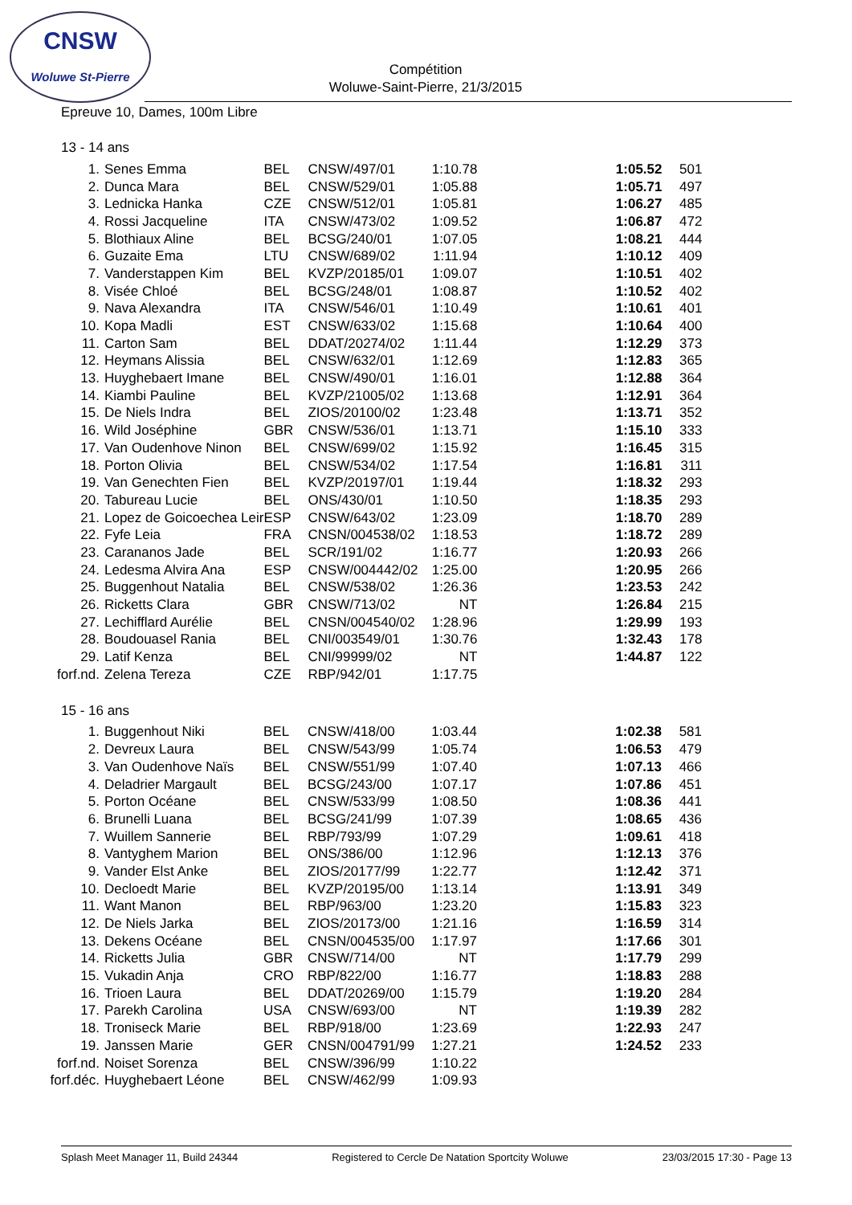CNSW
Woluwe St-Pierre
Compétition
Woluwe-Saint-Pierre, 21/3/2015
Epreuve 10, Dames, 100m Libre
13 - 14 ans
| 1. | Senes Emma | BEL | CNSW/497/01 | 1:10.78 | | 1:05.52 | 501 |
| 2. | Dunca Mara | BEL | CNSW/529/01 | 1:05.88 | | 1:05.71 | 497 |
| 3. | Lednicka Hanka | CZE | CNSW/512/01 | 1:05.81 | | 1:06.27 | 485 |
| 4. | Rossi Jacqueline | ITA | CNSW/473/02 | 1:09.52 | | 1:06.87 | 472 |
| 5. | Blothiaux Aline | BEL | BCSG/240/01 | 1:07.05 | | 1:08.21 | 444 |
| 6. | Guzaite Ema | LTU | CNSW/689/02 | 1:11.94 | | 1:10.12 | 409 |
| 7. | Vanderstappen Kim | BEL | KVZP/20185/01 | 1:09.07 | | 1:10.51 | 402 |
| 8. | Visée Chloé | BEL | BCSG/248/01 | 1:08.87 | | 1:10.52 | 402 |
| 9. | Nava Alexandra | ITA | CNSW/546/01 | 1:10.49 | | 1:10.61 | 401 |
| 10. | Kopa Madli | EST | CNSW/633/02 | 1:15.68 | | 1:10.64 | 400 |
| 11. | Carton Sam | BEL | DDAT/20274/02 | 1:11.44 | | 1:12.29 | 373 |
| 12. | Heymans Alissia | BEL | CNSW/632/01 | 1:12.69 | | 1:12.83 | 365 |
| 13. | Huyghebaert Imane | BEL | CNSW/490/01 | 1:16.01 | | 1:12.88 | 364 |
| 14. | Kiambi Pauline | BEL | KVZP/21005/02 | 1:13.68 | | 1:12.91 | 364 |
| 15. | De Niels Indra | BEL | ZIOS/20100/02 | 1:23.48 | | 1:13.71 | 352 |
| 16. | Wild Joséphine | GBR | CNSW/536/01 | 1:13.71 | | 1:15.10 | 333 |
| 17. | Van Oudenhove Ninon | BEL | CNSW/699/02 | 1:15.92 | | 1:16.45 | 315 |
| 18. | Porton Olivia | BEL | CNSW/534/02 | 1:17.54 | | 1:16.81 | 311 |
| 19. | Van Genechten Fien | BEL | KVZP/20197/01 | 1:19.44 | | 1:18.32 | 293 |
| 20. | Tabureau Lucie | BEL | ONS/430/01 | 1:10.50 | | 1:18.35 | 293 |
| 21. | Lopez de Goicoechea Leir | ESP | CNSW/643/02 | 1:23.09 | | 1:18.70 | 289 |
| 22. | Fyfe Leia | FRA | CNSN/004538/02 | 1:18.53 | | 1:18.72 | 289 |
| 23. | Carananos Jade | BEL | SCR/191/02 | 1:16.77 | | 1:20.93 | 266 |
| 24. | Ledesma Alvira Ana | ESP | CNSW/004442/02 | 1:25.00 | | 1:20.95 | 266 |
| 25. | Buggenhout Natalia | BEL | CNSW/538/02 | 1:26.36 | | 1:23.53 | 242 |
| 26. | Ricketts Clara | GBR | CNSW/713/02 | NT | | 1:26.84 | 215 |
| 27. | Lechifflard Aurélie | BEL | CNSN/004540/02 | 1:28.96 | | 1:29.99 | 193 |
| 28. | Boudouasel Rania | BEL | CNI/003549/01 | 1:30.76 | | 1:32.43 | 178 |
| 29. | Latif Kenza | BEL | CNI/99999/02 | NT | | 1:44.87 | 122 |
| forf.nd. | Zelena Tereza | CZE | RBP/942/01 | 1:17.75 | | | |
15 - 16 ans
| 1. | Buggenhout Niki | BEL | CNSW/418/00 | 1:03.44 | | 1:02.38 | 581 |
| 2. | Devreux Laura | BEL | CNSW/543/99 | 1:05.74 | | 1:06.53 | 479 |
| 3. | Van Oudenhove Naïs | BEL | CNSW/551/99 | 1:07.40 | | 1:07.13 | 466 |
| 4. | Deladrier Margault | BEL | BCSG/243/00 | 1:07.17 | | 1:07.86 | 451 |
| 5. | Porton Océane | BEL | CNSW/533/99 | 1:08.50 | | 1:08.36 | 441 |
| 6. | Brunelli Luana | BEL | BCSG/241/99 | 1:07.39 | | 1:08.65 | 436 |
| 7. | Wuillem Sannerie | BEL | RBP/793/99 | 1:07.29 | | 1:09.61 | 418 |
| 8. | Vantyghem Marion | BEL | ONS/386/00 | 1:12.96 | | 1:12.13 | 376 |
| 9. | Vander Elst Anke | BEL | ZIOS/20177/99 | 1:22.77 | | 1:12.42 | 371 |
| 10. | Decloedt Marie | BEL | KVZP/20195/00 | 1:13.14 | | 1:13.91 | 349 |
| 11. | Want Manon | BEL | RBP/963/00 | 1:23.20 | | 1:15.83 | 323 |
| 12. | De Niels Jarka | BEL | ZIOS/20173/00 | 1:21.16 | | 1:16.59 | 314 |
| 13. | Dekens Océane | BEL | CNSN/004535/00 | 1:17.97 | | 1:17.66 | 301 |
| 14. | Ricketts Julia | GBR | CNSW/714/00 | NT | | 1:17.79 | 299 |
| 15. | Vukadin Anja | CRO | RBP/822/00 | 1:16.77 | | 1:18.83 | 288 |
| 16. | Trioen Laura | BEL | DDAT/20269/00 | 1:15.79 | | 1:19.20 | 284 |
| 17. | Parekh Carolina | USA | CNSW/693/00 | NT | | 1:19.39 | 282 |
| 18. | Troniseck Marie | BEL | RBP/918/00 | 1:23.69 | | 1:22.93 | 247 |
| 19. | Janssen Marie | GER | CNSN/004791/99 | 1:27.21 | | 1:24.52 | 233 |
| forf.nd. | Noiset Sorenza | BEL | CNSW/396/99 | 1:10.22 | | | |
| forf.déc. | Huyghebaert Léone | BEL | CNSW/462/99 | 1:09.93 | | | |
Splash Meet Manager 11, Build 24344 Registered to Cercle De Natation Sportcity Woluwe 23/03/2015 17:30 - Page 13